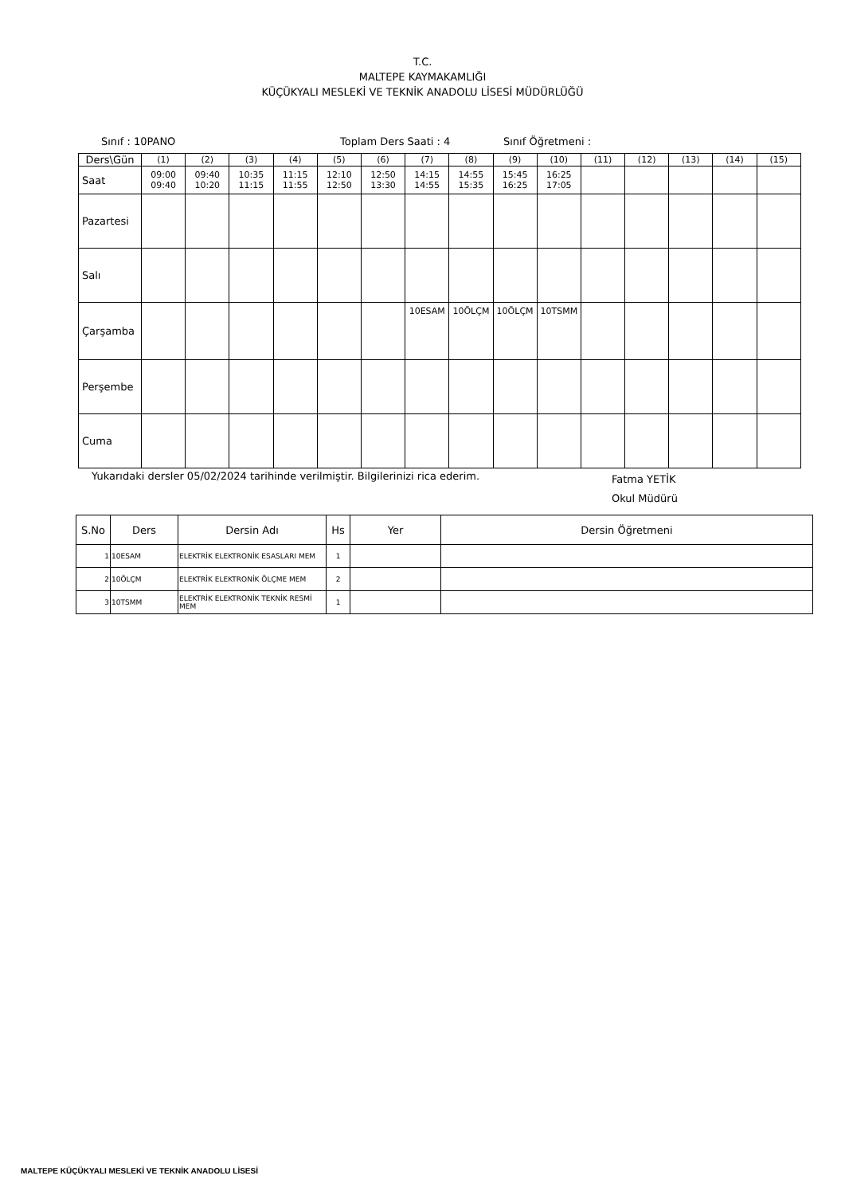T.C.
MALTEPE KAYMAKAMLIĞI
KÜÇÜKYALI MESLEKİ VE TEKNİK ANADOLU LİSESİ MÜDÜRLÜĞÜ
Sınıf : 10PANO Toplam Ders Saati : 4 Sınıf Öğretmeni :
| Ders\Gün | (1) | (2) | (3) | (4) | (5) | (6) | (7) | (8) | (9) | (10) | (11) | (12) | (13) | (14) | (15) |
| --- | --- | --- | --- | --- | --- | --- | --- | --- | --- | --- | --- | --- | --- | --- | --- |
| Saat | 09:00 09:40 | 09:40 10:20 | 10:35 11:15 | 11:15 11:55 | 12:10 12:50 | 12:50 13:30 | 14:15 14:55 | 14:55 15:35 | 15:45 16:25 | 16:25 17:05 | | | | | |
| Pazartesi | | | | | | | | | | | | | | | |
| Salı | | | | | | | | | | | | | | | |
| Çarşamba | | | | | | | 10ESAM | 10ÖLÇM | 10ÖLÇM | 10TSMM | | | | | |
| Perşembe | | | | | | | | | | | | | | | |
| Cuma | | | | | | | | | | | | | | | |
Yukarıdaki dersler 05/02/2024 tarihinde verilmiştir. Bilgilerinizi rica ederim. Fatma YETİK
Okul Müdürü
| S.No | Ders | Dersin Adı | Hs | Yer | Dersin Öğretmeni |
| --- | --- | --- | --- | --- | --- |
| 1 | 10ESAM | ELEKTRİK ELEKTRONİK ESASLARI MEM | 1 | | |
| 2 | 10ÖLÇM | ELEKTRİK ELEKTRONİK ÖLÇME MEM | 2 | | |
| 3 | 10TSMM | ELEKTRİK ELEKTRONİK TEKNİK RESMİ MEM | 1 | | |
MALTEPE KÜÇÜKYALI MESLEKİ VE TEKNİK ANADOLU LİSESİ